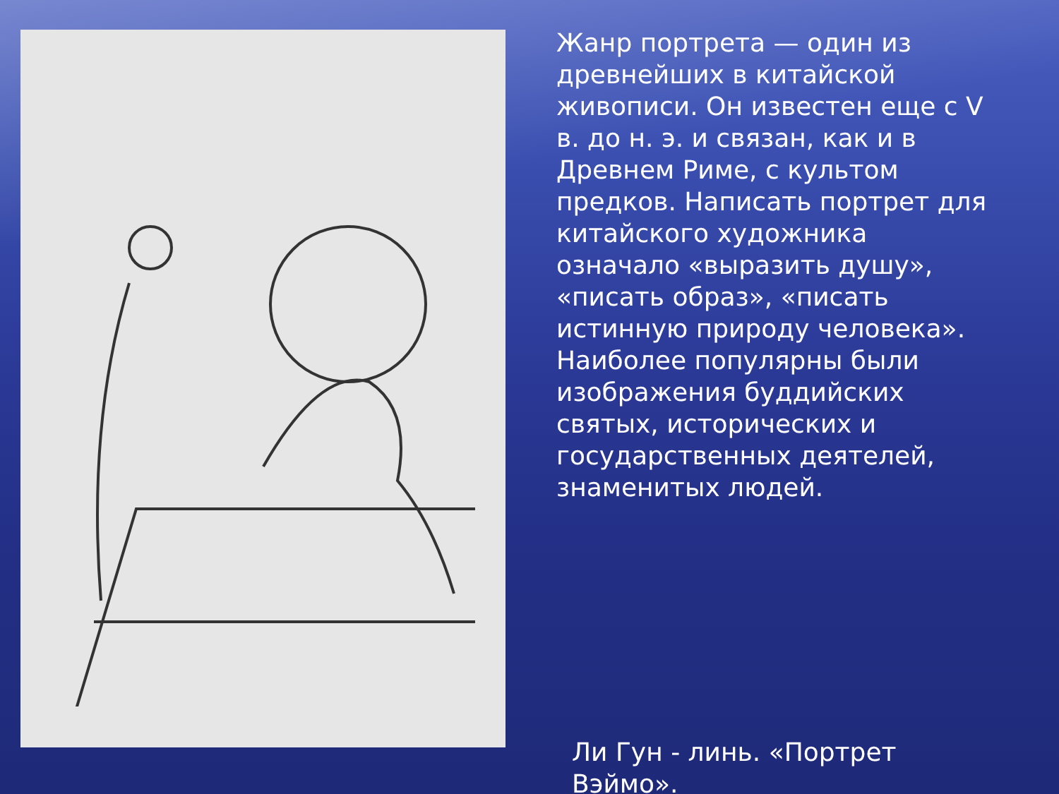Жанр портрета — один из древнейших в китайской живописи. Он известен еще с V в. до н. э. и связан, как и в Древнем Риме, с культом предков. Написать портрет для китайского художника означало «выразить душу», «писать образ», «писать истинную природу человека». Наиболее популярны были изображения буддийских святых, исторических и государственных деятелей, знаменитых людей.
Ли Гун - линь. «Портрет Вэймо».